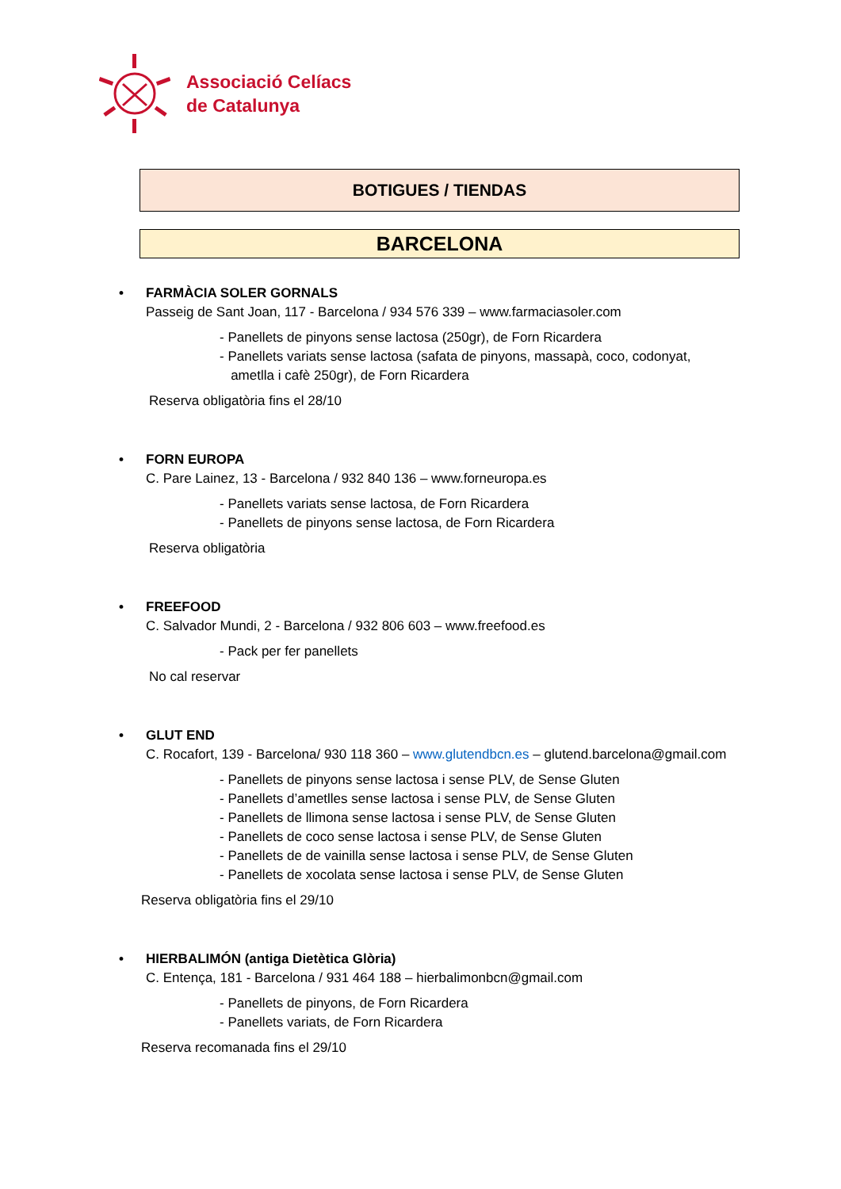Associació Celíacs
de Catalunya
BOTIGUES / TIENDAS
BARCELONA
• FARMÀCIA SOLER GORNALS
Passeig de Sant Joan, 117 - Barcelona / 934 576 339 – www.farmaciasoler.com
- Panellets de pinyons sense lactosa (250gr), de Forn Ricardera
- Panellets variats sense lactosa (safata de pinyons, massapà, coco, codonyat,
ametlla i cafè 250gr), de Forn Ricardera
Reserva obligatòria fins el 28/10
• FORN EUROPA
C. Pare Lainez, 13 - Barcelona / 932 840 136 – www.forneuropa.es
- Panellets variats sense lactosa, de Forn Ricardera
- Panellets de pinyons sense lactosa, de Forn Ricardera
Reserva obligatòria
• FREEFOOD
C. Salvador Mundi, 2 - Barcelona / 932 806 603 – www.freefood.es
- Pack per fer panellets
No cal reservar
• GLUT END
C. Rocafort, 139 - Barcelona/ 930 118 360 – www.glutendbcn.es – glutend.barcelona@gmail.com
- Panellets de pinyons sense lactosa i sense PLV, de Sense Gluten
- Panellets d’ametlles sense lactosa i sense PLV, de Sense Gluten
- Panellets de llimona sense lactosa i sense PLV, de Sense Gluten
- Panellets de coco sense lactosa i sense PLV, de Sense Gluten
- Panellets de de vainilla sense lactosa i sense PLV, de Sense Gluten
- Panellets de xocolata sense lactosa i sense PLV, de Sense Gluten
Reserva obligatòria fins el 29/10
• HIERBALIMÓN (antiga Dietètica Glòria)
C. Entença, 181 - Barcelona / 931 464 188 – hierbalimonbcn@gmail.com
- Panellets de pinyons, de Forn Ricardera
- Panellets variats, de Forn Ricardera
Reserva recomanada fins el 29/10